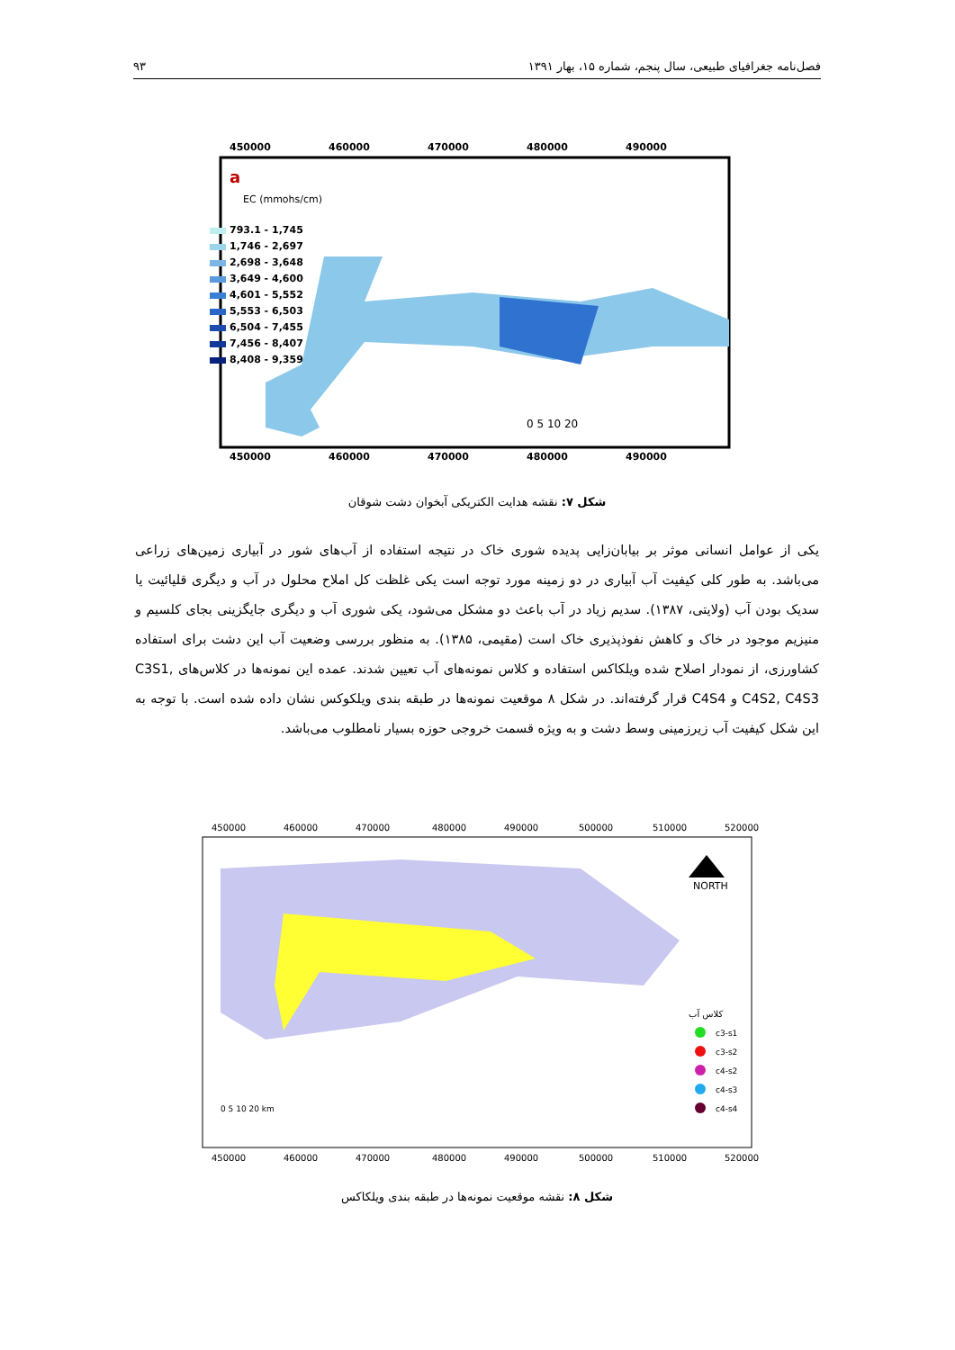فصل‌نامه جغرافیای طبیعی، سال پنجم، شماره ۱۵، بهار ۱۳۹۱ ۹۳
450000
460000
470000
480000
490000
450000
460000
470000
480000
490000
a
EC (mmohs/cm)
793.1 - 1,745
1,746 - 2,697
2,698 - 3,648
3,649 - 4,600
4,601 - 5,552
5,553 - 6,503
6,504 - 7,455
7,456 - 8,407
8,408 - 9,359
0 5 10 20
شکل ۷: نقشه هدایت الکتریکی آبخوان دشت شوقان
یکی از عوامل انسانی موثر بر بیابان‌زایی پدیده شوری خاک در نتیجه استفاده از آب‌های شور در آبیاری زمین‌های زراعی می‌باشد. به طور کلی کیفیت آب آبیاری در دو زمینه مورد توجه است یکی غلظت کل املاح محلول در آب و دیگری قلیائیت یا سدیک بودن آب (ولایتی، ۱۳۸۷). سدیم زیاد در آب باعث دو مشکل می‌شود، یکی شوری آب و دیگری جایگزینی بجای کلسیم و منیزیم موجود در خاک و کاهش نفوذپذیری خاک است (مقیمی، ۱۳۸۵). به منظور بررسی وضعیت آب این دشت برای استفاده کشاورزی، از نمودار اصلاح شده ویلکاکس استفاده و کلاس نمونه‌های آب تعیین شدند. عمده این نمونه‌ها در کلاس‌های C3S1, C4S2, C4S3 و C4S4 قرار گرفته‌اند. در شکل ۸ موقعیت نمونه‌ها در طبقه بندی ویلکوکس نشان داده شده است. با توجه به این شکل کیفیت آب زیرزمینی وسط دشت و به ویژه قسمت خروجی حوزه بسیار نامطلوب می‌باشد.
450000
460000
470000
480000
490000
500000
510000
520000
450000
460000
470000
480000
490000
500000
510000
520000
NORTH
کلاس آب
c3-s1
c3-s2
c4-s2
c4-s3
c4-s4
0 5 10 20 km
شکل ۸: نقشه موقعیت نمونه‌ها در طبقه بندی ویلکاکس